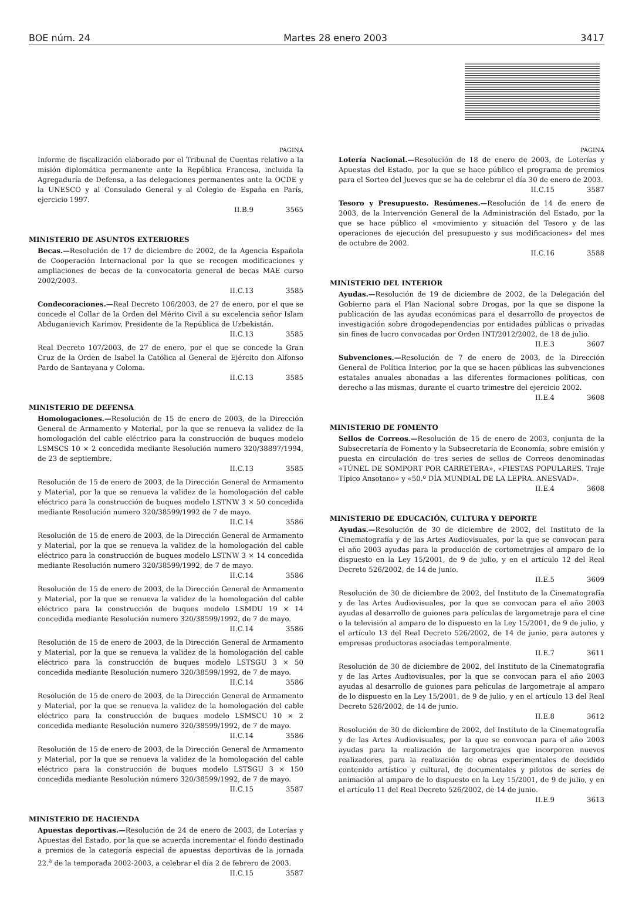BOE núm. 24 Martes 28 enero 2003 3417
PÁGINA
Informe de fiscalización elaborado por el Tribunal de Cuentas relativo a la misión diplomática permanente ante la República Francesa, incluida la Agregaduría de Defensa, a las delegaciones permanentes ante la OCDE y la UNESCO y al Consulado General y al Colegio de España en París, ejercicio 1997.
II.B.9 3565
MINISTERIO DE ASUNTOS EXTERIORES
Becas.—Resolución de 17 de diciembre de 2002, de la Agencia Española de Cooperación Internacional por la que se recogen modificaciones y ampliaciones de becas de la convocatoria general de becas MAE curso 2002/2003.
II.C.13 3585
Condecoraciones.—Real Decreto 106/2003, de 27 de enero, por el que se concede el Collar de la Orden del Mérito Civil a su excelencia señor Islam Abduganievich Karimov, Presidente de la República de Uzbekistán.
II.C.13 3585
Real Decreto 107/2003, de 27 de enero, por el que se concede la Gran Cruz de la Orden de Isabel la Católica al General de Ejército don Alfonso Pardo de Santayana y Coloma.
II.C.13 3585
MINISTERIO DE DEFENSA
Homologaciones.—Resolución de 15 de enero de 2003, de la Dirección General de Armamento y Material, por la que se renueva la validez de la homologación del cable eléctrico para la construcción de buques modelo LSMSCS 10 × 2 concedida mediante Resolución numero 320/38897/1994, de 23 de septiembre.
II.C.13 3585
Resolución de 15 de enero de 2003, de la Dirección General de Armamento y Material, por la que se renueva la validez de la homologación del cable eléctrico para la construcción de buques modelo LSTNW 3 × 50 concedida mediante Resolución numero 320/38599/1992 de 7 de mayo.
II.C.14 3586
Resolución de 15 de enero de 2003, de la Dirección General de Armamento y Material, por la que se renueva la validez de la homologación del cable eléctrico para la construcción de buques modelo LSTNW 3 × 14 concedida mediante Resolución numero 320/38599/1992, de 7 de mayo.
II.C.14 3586
Resolución de 15 de enero de 2003, de la Dirección General de Armamento y Material, por la que se renueva la validez de la homologación del cable eléctrico para la construcción de buques modelo LSMDU 19 × 14 concedida mediante Resolución numero 320/38599/1992, de 7 de mayo.
II.C.14 3586
Resolución de 15 de enero de 2003, de la Dirección General de Armamento y Material, por la que se renueva la validez de la homologación del cable eléctrico para la construcción de buques modelo LSTSGU 3 × 50 concedida mediante Resolución numero 320/38599/1992, de 7 de mayo.
II.C.14 3586
Resolución de 15 de enero de 2003, de la Dirección General de Armamento y Material, por la que se renueva la validez de la homologación del cable eléctrico para la construcción de buques modelo LSMSCU 10 × 2 concedida mediante Resolución numero 320/38599/1992, de 7 de mayo.
II.C.14 3586
Resolución de 15 de enero de 2003, de la Dirección General de Armamento y Material, por la que se renueva la validez de la homologación del cable eléctrico para la construcción de buques modelo LSTSGU 3 × 150 concedida mediante Resolución número 320/38599/1992, de 7 de mayo.
II.C.15 3587
MINISTERIO DE HACIENDA
Apuestas deportivas.—Resolución de 24 de enero de 2003, de Loterías y Apuestas del Estado, por la que se acuerda incrementar el fondo destinado a premios de la categoría especial de apuestas deportivas de la jornada 22.<sup>a</sup> de la temporada 2002-2003, a celebrar el día 2 de febrero de 2003.
II.C.15 3587
PÁGINA
Lotería Nacional.—Resolución de 18 de enero de 2003, de Loterías y Apuestas del Estado, por la que se hace público el programa de premios para el Sorteo del Jueves que se ha de celebrar el día 30 de enero de 2003.
II.C.15 3587
Tesoro y Presupuesto. Resúmenes.—Resolución de 14 de enero de 2003, de la Intervención General de la Administración del Estado, por la que se hace público el «movimiento y situación del Tesoro y de las operaciones de ejecución del presupuesto y sus modificaciones» del mes de octubre de 2002.
II.C.16 3588
MINISTERIO DEL INTERIOR
Ayudas.—Resolución de 19 de diciembre de 2002, de la Delegación del Gobierno para el Plan Nacional sobre Drogas, por la que se dispone la publicación de las ayudas económicas para el desarrollo de proyectos de investigación sobre drogodependencias por entidades públicas o privadas sin fines de lucro convocadas por Orden INT/2012/2002, de 18 de julio.
II.E.3 3607
Subvenciones.—Resolución de 7 de enero de 2003, de la Dirección General de Política Interior, por la que se hacen públicas las subvenciones estatales anuales abonadas a las diferentes formaciones políticas, con derecho a las mismas, durante el cuarto trimestre del ejercicio 2002.
II.E.4 3608
MINISTERIO DE FOMENTO
Sellos de Correos.—Resolución de 15 de enero de 2003, conjunta de la Subsecretaría de Fomento y la Subsecretaría de Economía, sobre emisión y puesta en circulación de tres series de sellos de Correos denominadas «TÚNEL DE SOMPORT POR CARRETERA», «FIESTAS POPULARES. Traje Típico Ansotano» y «50.º DÍA MUNDIAL DE LA LEPRA. ANESVAD».
II.E.4 3608
MINISTERIO DE EDUCACIÓN, CULTURA Y DEPORTE
Ayudas.—Resolución de 30 de diciembre de 2002, del Instituto de la Cinematografía y de las Artes Audiovisuales, por la que se convocan para el año 2003 ayudas para la producción de cortometrajes al amparo de lo dispuesto en la Ley 15/2001, de 9 de julio, y en el artículo 12 del Real Decreto 526/2002, de 14 de junio.
II.E.5 3609
Resolución de 30 de diciembre de 2002, del Instituto de la Cinematografía y de las Artes Audiovisuales, por la que se convocan para el año 2003 ayudas al desarrollo de guiones para películas de largometraje para el cine o la televisión al amparo de lo dispuesto en la Ley 15/2001, de 9 de julio, y el artículo 13 del Real Decreto 526/2002, de 14 de junio, para autores y empresas productoras asociadas temporalmente.
II.E.7 3611
Resolución de 30 de diciembre de 2002, del Instituto de la Cinematografía y de las Artes Audiovisuales, por la que se convocan para el año 2003 ayudas al desarrollo de guiones para películas de largometraje al amparo de lo dispuesto en la Ley 15/2001, de 9 de julio, y en el artículo 13 del Real Decreto 526/2002, de 14 de junio.
II.E.8 3612
Resolución de 30 de diciembre de 2002, del Instituto de la Cinematografía y de las Artes Audiovisuales, por la que se convocan para el año 2003 ayudas para la realización de largometrajes que incorporen nuevos realizadores, para la realización de obras experimentales de decidido contenido artístico y cultural, de documentales y pilotos de series de animación al amparo de lo dispuesto en la Ley 15/2001, de 9 de julio, y en el artículo 11 del Real Decreto 526/2002, de 14 de junio.
II.E.9 3613